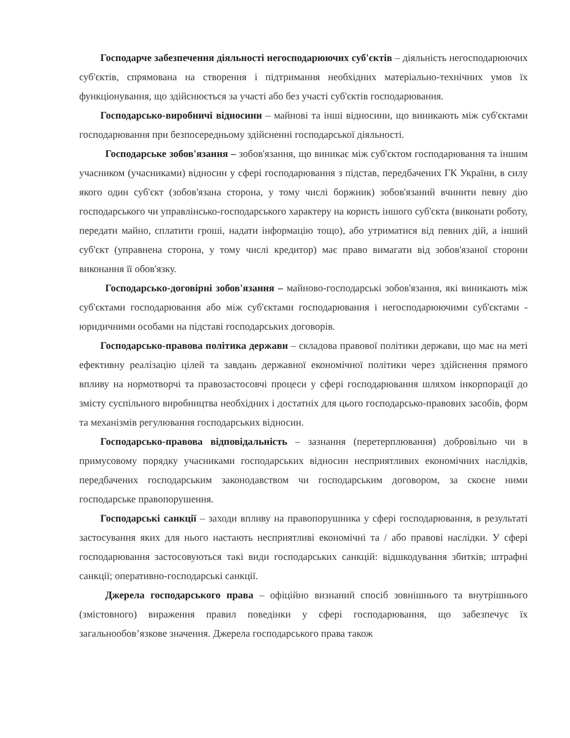Господарче забезпечення діяльності негосподарюючих суб'єктів – діяльність негосподарюючих суб'єктів, спрямована на створення і підтримання необхідних матеріально-технічних умов їх функціонування, що здійснюється за участі або без участі суб'єктів господарювання.
Господарсько-виробничі відносини – майнові та інші відносини, що виникають між суб'єктами господарювання при безпосередньому здійсненні господарської діяльності.
Господарське зобов'язання – зобов'язання, що виникає між суб'єктом господарювання та іншим учасником (учасниками) відносин у сфері господарювання з підстав, передбачених ГК України, в силу якого один суб'єкт (зобов'язана сторона, у тому числі боржник) зобов'язаний вчинити певну дію господарського чи управлінсько-господарського характеру на користь іншого суб'єкта (виконати роботу, передати майно, сплатити гроші, надати інформацію тощо), або утриматися від певних дій, а інший суб'єкт (управнена сторона, у тому числі кредитор) має право вимагати від зобов'язаної сторони виконання її обов'язку.
Господарсько-договірні зобов'язання – майново-господарські зобов'язання, які виникають між суб'єктами господарювання або між суб'єктами господарювання і негосподарюючими суб'єктами - юридичними особами на підставі господарських договорів.
Господарсько-правова політика держави – складова правової політики держави, що має на меті ефективну реалізацію цілей та завдань державної економічної політики через здійснення прямого впливу на нормотворчі та правозастосовчі процеси у сфері господарювання шляхом інкорпорації до змісту суспільного виробництва необхідних і достатніх для цього господарсько-правових засобів, форм та механізмів регулювання господарських відносин.
Господарсько-правова відповідальність – зазнання (перетерплювання) добровільно чи в примусовому порядку учасниками господарських відносин несприятливих економічних наслідків, передбачених господарським законодавством чи господарським договором, за скоєне ними господарське правопорушення.
Господарські санкції – заходи впливу на правопорушника у сфері господарювання, в результаті застосування яких для нього настають несприятливі економічні та / або правові наслідки. У сфері господарювання застосовуються такі види господарських санкцій: відшкодування збитків; штрафні санкції; оперативно-господарські санкції.
Джерела господарського права – офіційно визнаний спосіб зовнішнього та внутрішнього (змістовного) вираження правил поведінки у сфері господарювання, що забезпечує їх загальнообов’язкове значення. Джерела господарського права також